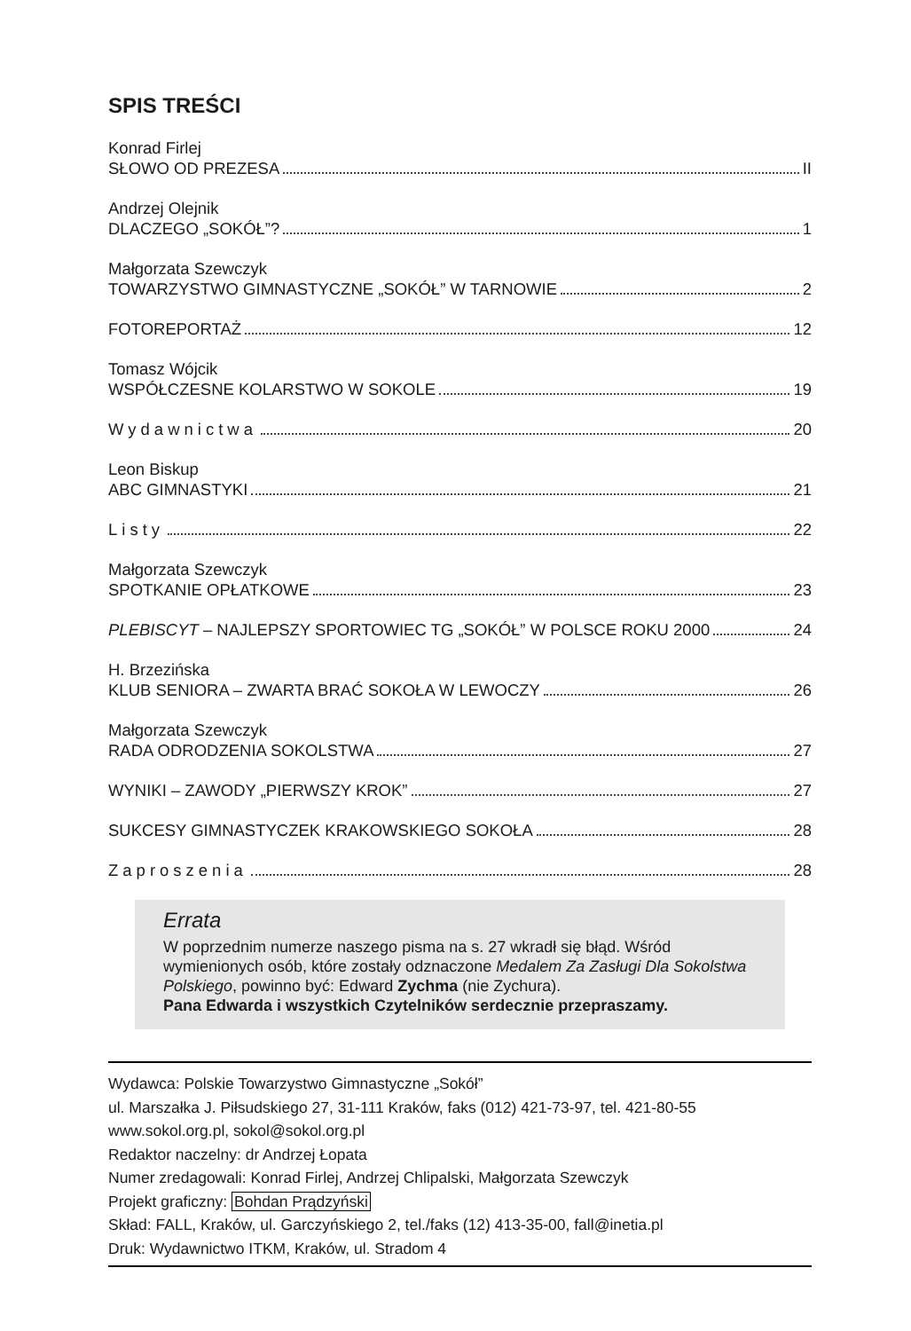SPIS TREŚCI
Konrad Firlej
SŁOWO OD PREZESA II
Andrzej Olejnik
DLACZEGO „SOKÓŁ”? 1
Małgorzata Szewczyk
TOWARZYSTWO GIMNASTYCZNE „SOKÓŁ” W TARNOWIE 2
FOTOREPORTAŻ 12
Tomasz Wójcik
WSPÓŁCZESNE KOLARSTWO W SOKOLE 19
Wydawnictwa 20
Leon Biskup
ABC GIMNASTYKI 21
Listy 22
Małgorzata Szewczyk
SPOTKANIE OPŁATKOWE 23
PLEBISCYT – NAJLEPSZY SPORTOWIEC TG „SOKÓŁ” W POLSCE ROKU 2000 24
H. Brzezińska
KLUB SENIORA – ZWARTA BRAĆ SOKOŁA W LEWOCZY 26
Małgorzata Szewczyk
RADA ODRODZENIA SOKOLSTWA 27
WYNIKI – ZAWODY „PIERWSZY KROK” 27
SUKCESY GIMNASTYCZEK KRAKOWSKIEGO SOKOŁA 28
Zaproszenia 28
Errata
W poprzednim numerze naszego pisma na s. 27 wkradł się błąd. Wśród wymienionych osób, które zostały odznaczone Medalem Za Zasługi Dla Sokolstwa Polskiego, powinno być: Edward Zychma (nie Zychura).
Pana Edwarda i wszystkich Czytelników serdecznie przepraszamy.
Wydawca: Polskie Towarzystwo Gimnastyczne „Sokół”
ul. Marszałka J. Piłsudskiego 27, 31-111 Kraków, faks (012) 421-73-97, tel. 421-80-55
www.sokol.org.pl, sokol@sokol.org.pl
Redaktor naczelny: dr Andrzej Łopata
Numer zredagowali: Konrad Firlej, Andrzej Chlipalski, Małgorzata Szewczyk
Projekt graficzny: Bohdan Prądzyński
Skład: FALL, Kraków, ul. Garczyńskiego 2, tel./faks (12) 413-35-00, fall@inetia.pl
Druk: Wydawnictwo ITKM, Kraków, ul. Stradom 4